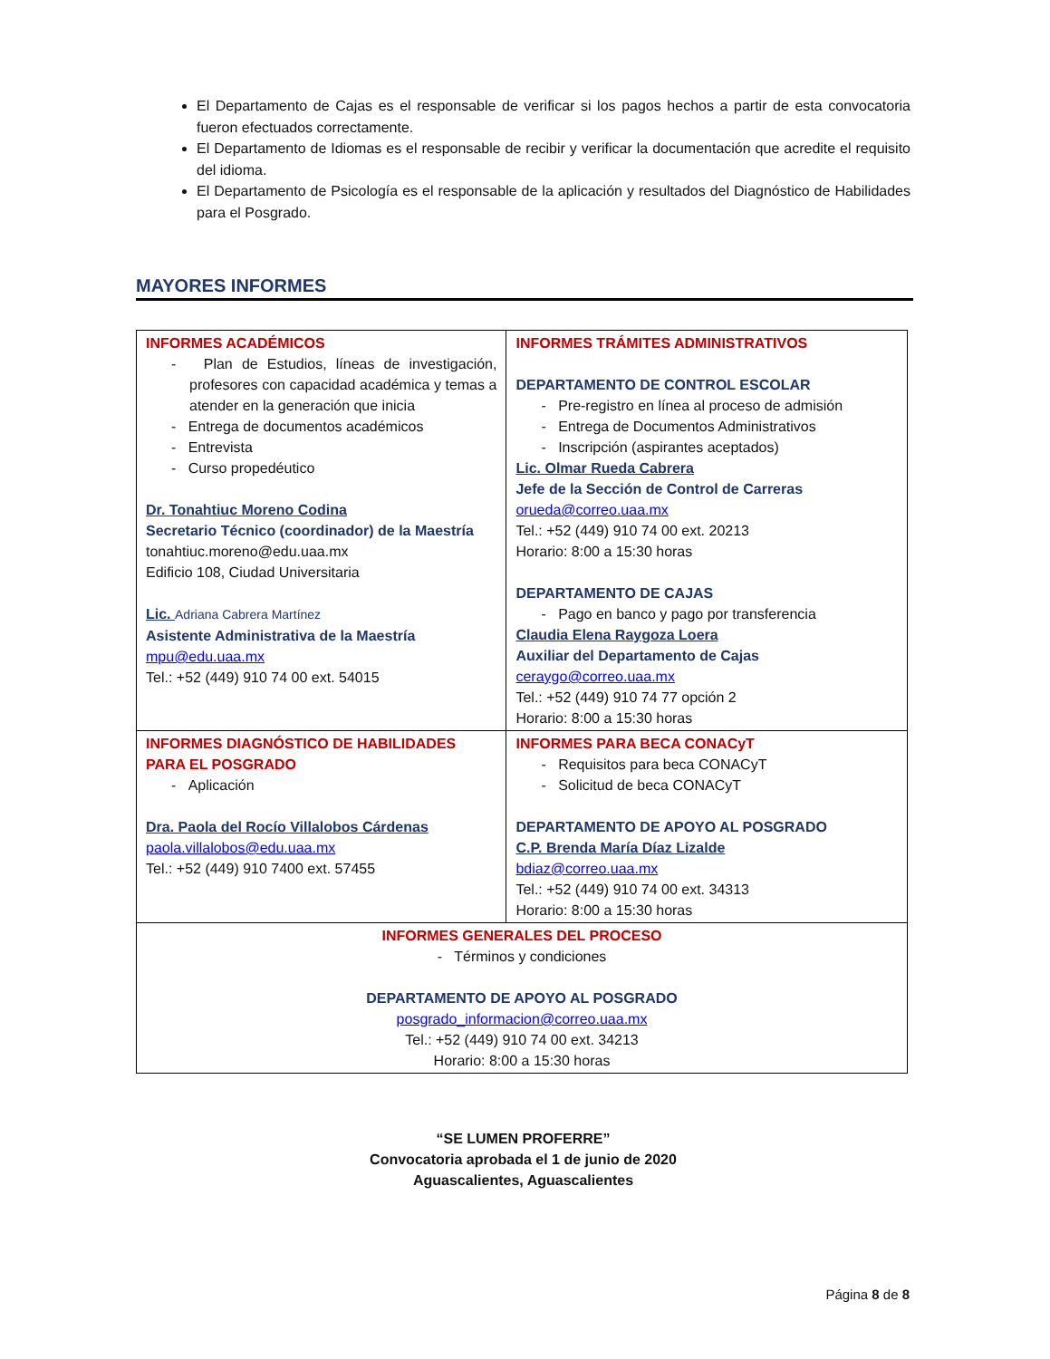El Departamento de Cajas es el responsable de verificar si los pagos hechos a partir de esta convocatoria fueron efectuados correctamente.
El Departamento de Idiomas es el responsable de recibir y verificar la documentación que acredite el requisito del idioma.
El Departamento de Psicología es el responsable de la aplicación y resultados del Diagnóstico de Habilidades para el Posgrado.
MAYORES INFORMES
| INFORMES ACADÉMICOS - Plan de Estudios, líneas de investigación, profesores con capacidad académica y temas a atender en la generación que inicia - Entrega de documentos académicos - Entrevista - Curso propedéutico Dr. Tonahtiuc Moreno Codina Secretario Técnico (coordinador) de la Maestría tonahtiuc.moreno@edu.uaa.mx Edificio 108, Ciudad Universitaria Lic. Adriana Cabrera Martínez Asistente Administrativa de la Maestría mpu@edu.uaa.mx Tel.: +52 (449) 910 74 00 ext. 54015 | INFORMES TRÁMITES ADMINISTRATIVOS DEPARTAMENTO DE CONTROL ESCOLAR - Pre-registro en línea al proceso de admisión - Entrega de Documentos Administrativos - Inscripción (aspirantes aceptados) Lic. Olmar Rueda Cabrera Jefe de la Sección de Control de Carreras orueda@correo.uaa.mx Tel.: +52 (449) 910 74 00 ext. 20213 Horario: 8:00 a 15:30 horas DEPARTAMENTO DE CAJAS - Pago en banco y pago por transferencia Claudia Elena Raygoza Loera Auxiliar del Departamento de Cajas ceraygo@correo.uaa.mx Tel.: +52 (449) 910 74 77 opción 2 Horario: 8:00 a 15:30 horas |
| INFORMES DIAGNÓSTICO DE HABILIDADES PARA EL POSGRADO - Aplicación Dra. Paola del Rocío Villalobos Cárdenas paola.villalobos@edu.uaa.mx Tel.: +52 (449) 910 7400 ext. 57455 | INFORMES PARA BECA CONACyT - Requisitos para beca CONACyT - Solicitud de beca CONACyT DEPARTAMENTO DE APOYO AL POSGRADO C.P. Brenda María Díaz Lizalde bdiaz@correo.uaa.mx Tel.: +52 (449) 910 74 00 ext. 34313 Horario: 8:00 a 15:30 horas |
| INFORMES GENERALES DEL PROCESO - Términos y condiciones DEPARTAMENTO DE APOYO AL POSGRADO posgrado_informacion@correo.uaa.mx Tel.: +52 (449) 910 74 00 ext. 34213 Horario: 8:00 a 15:30 horas | |
“SE LUMEN PROFERRE”
Convocatoria aprobada el 1 de junio de 2020
Aguascalientes, Aguascalientes
Página 8 de 8